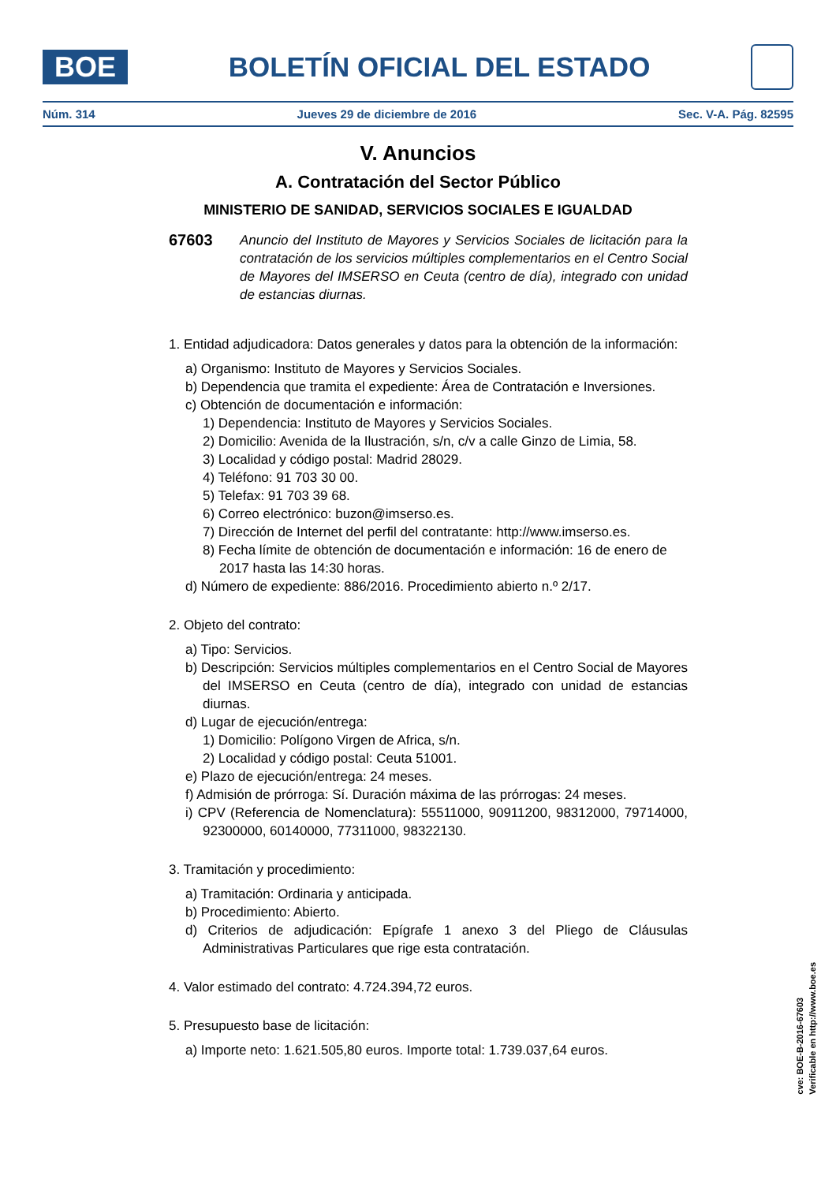BOE
BOLETÍN OFICIAL DEL ESTADO
Núm. 314 Jueves 29 de diciembre de 2016 Sec. V-A. Pág. 82595
V. Anuncios
A. Contratación del Sector Público
MINISTERIO DE SANIDAD, SERVICIOS SOCIALES E IGUALDAD
67603 Anuncio del Instituto de Mayores y Servicios Sociales de licitación para la contratación de los servicios múltiples complementarios en el Centro Social de Mayores del IMSERSO en Ceuta (centro de día), integrado con unidad de estancias diurnas.
1. Entidad adjudicadora: Datos generales y datos para la obtención de la información:
a) Organismo: Instituto de Mayores y Servicios Sociales.
b) Dependencia que tramita el expediente: Área de Contratación e Inversiones.
c) Obtención de documentación e información:
1) Dependencia: Instituto de Mayores y Servicios Sociales.
2) Domicilio: Avenida de la Ilustración, s/n, c/v a calle Ginzo de Limia, 58.
3) Localidad y código postal: Madrid 28029.
4) Teléfono: 91 703 30 00.
5) Telefax: 91 703 39 68.
6) Correo electrónico: buzon@imserso.es.
7) Dirección de Internet del perfil del contratante: http://www.imserso.es.
8) Fecha límite de obtención de documentación e información: 16 de enero de 2017 hasta las 14:30 horas.
d) Número de expediente: 886/2016. Procedimiento abierto n.º 2/17.
2. Objeto del contrato:
a) Tipo: Servicios.
b) Descripción: Servicios múltiples complementarios en el Centro Social de Mayores del IMSERSO en Ceuta (centro de día), integrado con unidad de estancias diurnas.
d) Lugar de ejecución/entrega:
1) Domicilio: Polígono Virgen de Africa, s/n.
2) Localidad y código postal: Ceuta 51001.
e) Plazo de ejecución/entrega: 24 meses.
f) Admisión de prórroga: Sí. Duración máxima de las prórrogas: 24 meses.
i) CPV (Referencia de Nomenclatura): 55511000, 90911200, 98312000, 79714000, 92300000, 60140000, 77311000, 98322130.
3. Tramitación y procedimiento:
a) Tramitación: Ordinaria y anticipada.
b) Procedimiento: Abierto.
d) Criterios de adjudicación: Epígrafe 1 anexo 3 del Pliego de Cláusulas Administrativas Particulares que rige esta contratación.
4. Valor estimado del contrato: 4.724.394,72 euros.
5. Presupuesto base de licitación:
a) Importe neto: 1.621.505,80 euros. Importe total: 1.739.037,64 euros.
cve: BOE-B-2016-67603
Verificable en http://www.boe.es